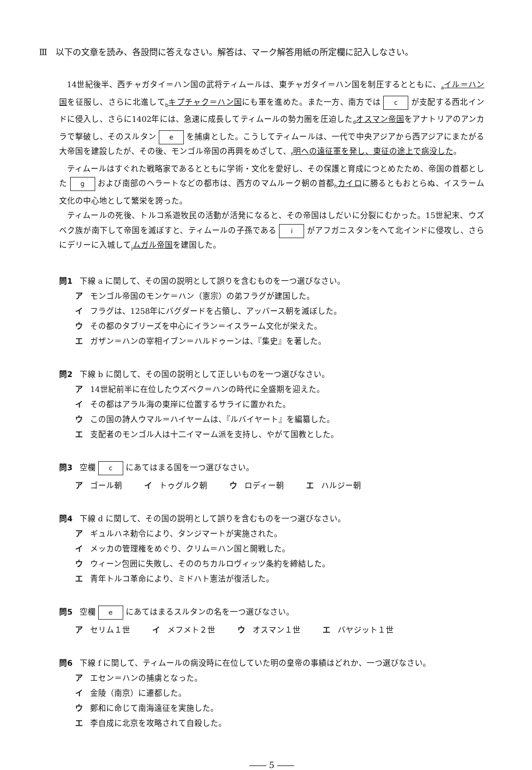Ⅲ　以下の文章を読み、各設問に答えなさい。解答は、マーク解答用紙の所定欄に記入しなさい。
14世紀後半、西チャガタイ＝ハン国の武将ティムールは、東チャガタイ＝ハン国を制圧するとともに、<sub>a</sub>イル＝ハン国を征服し、さらに北進して<sub>b</sub>キプチャク＝ハン国にも軍を進めた。また一方、南方では c が支配する西北インドに侵入し、さらに1402年には、急速に成長してティムールの勢力圏を圧迫した<sub>d</sub>オスマン帝国をアナトリアのアンカラで撃破し、そのスルタン e を捕虜とした。こうしてティムールは、一代で中央アジアから西アジアにまたがる大帝国を建設したが、その後、モンゴル帝国の再興をめざして、<sub>f</sub>明への遠征軍を発し、東征の途上で病没した。
ティムールはすぐれた戦略家であるとともに学術・文化を愛好し、その保護と育成につとめたため、帝国の首都とした g および南部のヘラートなどの都市は、西方のマムルーク朝の首都<sub>h</sub>カイロに勝るともおとらぬ、イスラーム文化の中心地として繁栄を誇った。
ティムールの死後、トルコ系遊牧民の活動が活発になると、その帝国はしだいに分裂にむかった。15世紀末、ウズベク族が南下して帝国を滅ぼすと、ティムールの子孫である i がアフガニスタンをへて北インドに侵攻し、さらにデリーに入城して<sub>j</sub>ムガル帝国を建国した。
問1 下線 a に関して、その国の説明として誤りを含むものを一つ選びなさい。
ア モンゴル帝国のモンケ＝ハン（憲宗）の弟フラグが建国した。
イ フラグは、1258年にバグダードを占領し、アッバース朝を滅ぼした。
ウ その都のタブリーズを中心にイラン＝イスラーム文化が栄えた。
エ ガザン＝ハンの宰相イブン＝ハルドゥーンは、『集史』を著した。
問2 下線 b に関して、その国の説明として正しいものを一つ選びなさい。
ア 14世紀前半に在位したウズベク＝ハンの時代に全盛期を迎えた。
イ その都はアラル海の東岸に位置するサライに置かれた。
ウ この国の詩人ウマル＝ハイヤームは、『ルバイヤート』を編纂した。
エ 支配者のモンゴル人は十二イマーム派を支持し、やがて国教とした。
問3 空欄 c にあてはまる国を一つ選びなさい。
ア ゴール朝 イ トゥグルク朝 ウ ロディー朝 エ ハルジー朝
問4 下線 d に関して、その国の説明として誤りを含むものを一つ選びなさい。
ア ギュルハネ勅令により、タンジマートが実施された。
イ メッカの管理権をめぐり、クリム＝ハン国と開戦した。
ウ ウィーン包囲に失敗し、そののちカルロヴィッツ条約を締結した。
エ 青年トルコ革命により、ミドハト憲法が復活した。
問5 空欄 e にあてはまるスルタンの名を一つ選びなさい。
ア セリム１世 イ メフメト２世 ウ オスマン１世 エ バヤジット１世
問6 下線 f に関して、ティムールの病没時に在位していた明の皇帝の事績はどれか、一つ選びなさい。
ア エセン＝ハンの捕虜となった。
イ 金陵（南京）に遷都した。
ウ 鄭和に命じて南海遠征を実施した。
エ 李自成に北京を攻略されて自殺した。
―― 5 ――